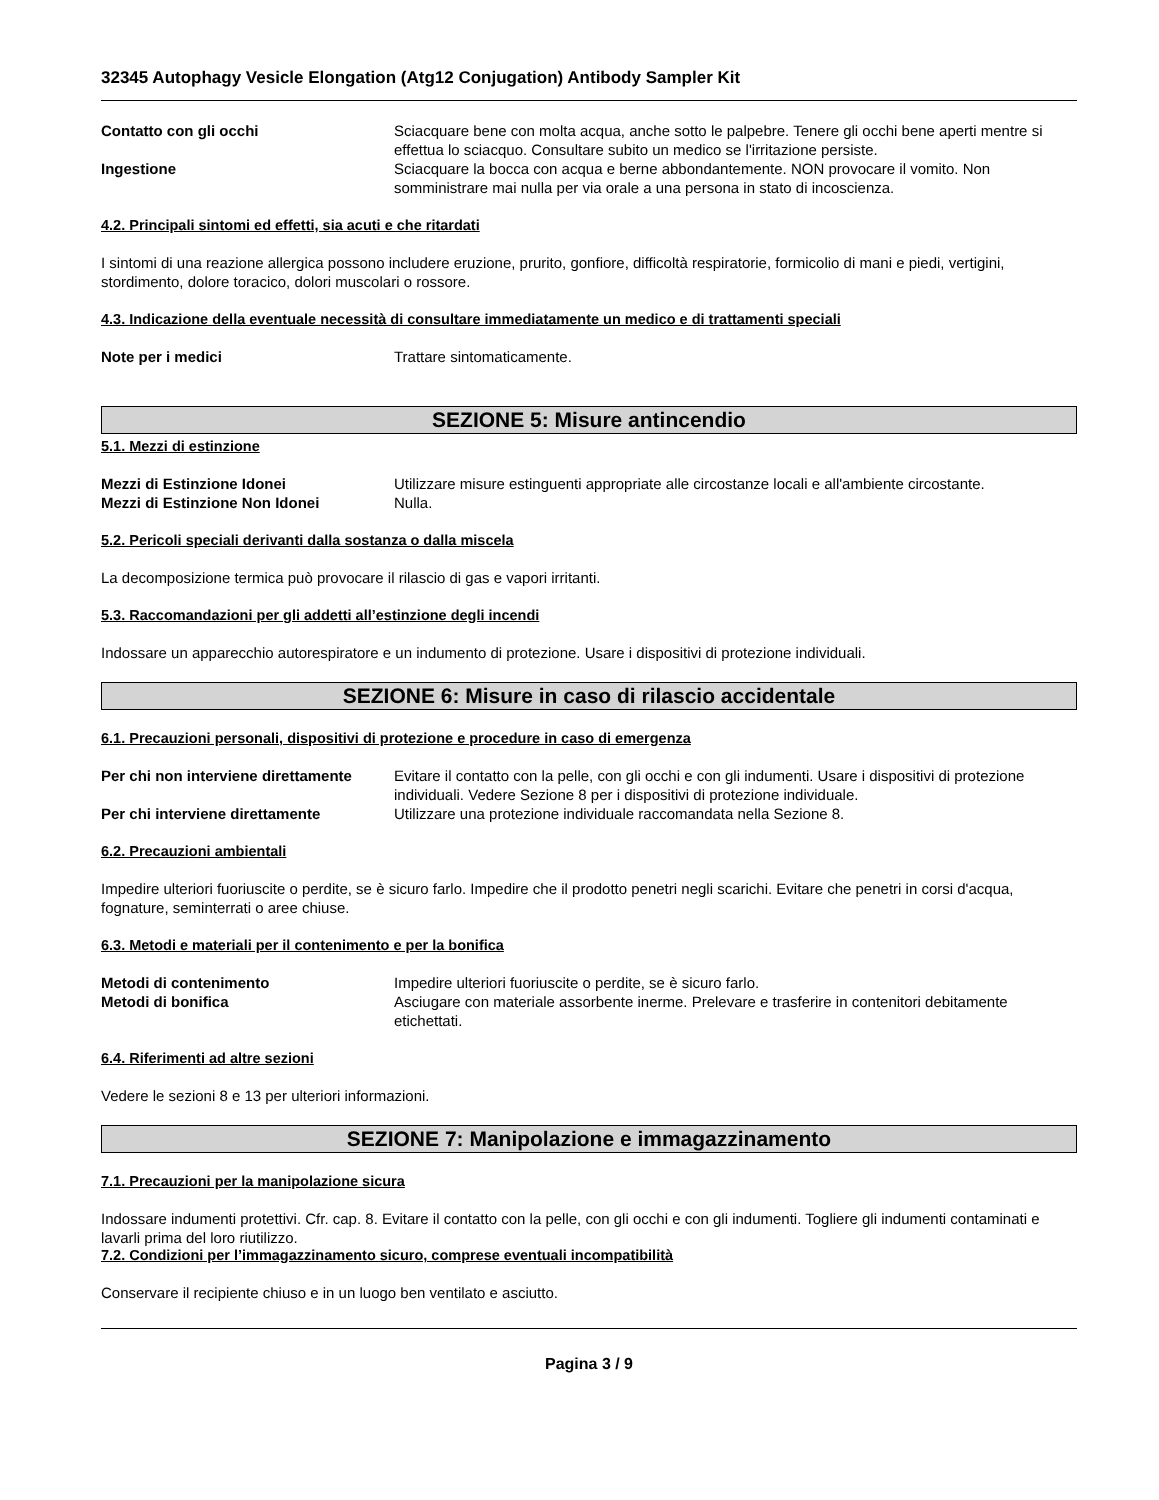32345 Autophagy Vesicle Elongation (Atg12 Conjugation) Antibody Sampler Kit
Contatto con gli occhi Sciacquare bene con molta acqua, anche sotto le palpebre. Tenere gli occhi bene aperti mentre si effettua lo sciacquo. Consultare subito un medico se l'irritazione persiste.
Ingestione Sciacquare la bocca con acqua e berne abbondantemente. NON provocare il vomito. Non somministrare mai nulla per via orale a una persona in stato di incoscienza.
4.2. Principali sintomi ed effetti, sia acuti e che ritardati
I sintomi di una reazione allergica possono includere eruzione, prurito, gonfiore, difficoltà respiratorie, formicolio di mani e piedi, vertigini, stordimento, dolore toracico, dolori muscolari o rossore.
4.3. Indicazione della eventuale necessità di consultare immediatamente un medico e di trattamenti speciali
Note per i medici Trattare sintomaticamente.
SEZIONE 5: Misure antincendio
5.1. Mezzi di estinzione
Mezzi di Estinzione Idonei Utilizzare misure estinguenti appropriate alle circostanze locali e all'ambiente circostante.
Mezzi di Estinzione Non Idonei Nulla.
5.2. Pericoli speciali derivanti dalla sostanza o dalla miscela
La decomposizione termica può provocare il rilascio di gas e vapori irritanti.
5.3. Raccomandazioni per gli addetti all’estinzione degli incendi
Indossare un apparecchio autorespiratore e un indumento di protezione. Usare i dispositivi di protezione individuali.
SEZIONE 6: Misure in caso di rilascio accidentale
6.1. Precauzioni personali, dispositivi di protezione e procedure in caso di emergenza
Per chi non interviene direttamente
Evitare il contatto con la pelle, con gli occhi e con gli indumenti. Usare i dispositivi di protezione individuali. Vedere Sezione 8 per i dispositivi di protezione individuale.
Per chi interviene direttamente Utilizzare una protezione individuale raccomandata nella Sezione 8.
6.2. Precauzioni ambientali
Impedire ulteriori fuoriuscite o perdite, se è sicuro farlo. Impedire che il prodotto penetri negli scarichi. Evitare che penetri in corsi d'acqua, fognature, seminterrati o aree chiuse.
6.3. Metodi e materiali per il contenimento e per la bonifica
Metodi di contenimento Impedire ulteriori fuoriuscite o perdite, se è sicuro farlo.
Metodi di bonifica Asciugare con materiale assorbente inerme. Prelevare e trasferire in contenitori debitamente etichettati.
6.4. Riferimenti ad altre sezioni
Vedere le sezioni 8 e 13 per ulteriori informazioni.
SEZIONE 7: Manipolazione e immagazzinamento
7.1. Precauzioni per la manipolazione sicura
Indossare indumenti protettivi. Cfr. cap. 8. Evitare il contatto con la pelle, con gli occhi e con gli indumenti. Togliere gli indumenti contaminati e lavarli prima del loro riutilizzo.
7.2. Condizioni per l’immagazzinamento sicuro, comprese eventuali incompatibilità
Conservare il recipiente chiuso e in un luogo ben ventilato e asciutto.
Pagina 3 / 9